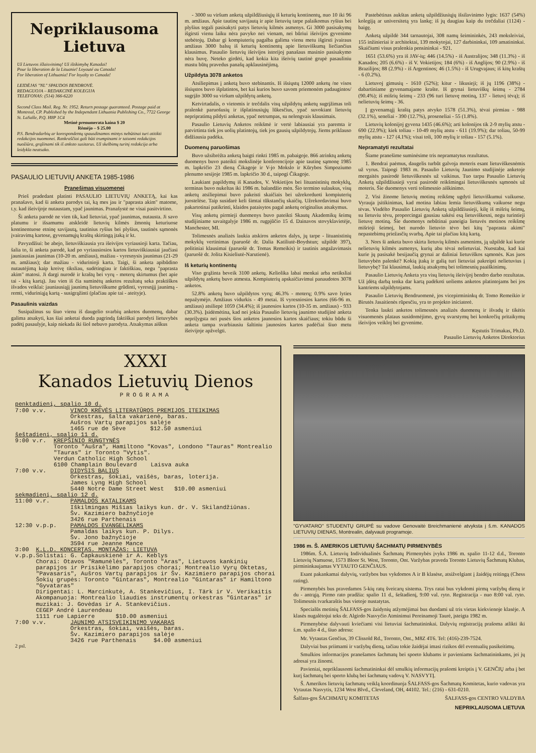Nepriklausoma Lietuva
Už Lietuvos išlaisvinimą! Už ištikimybę Kanadai!
Pour la liberation de la Lituanie! Loyauté au Canada!
For liberation of Lithuania! For loyalty to Canada!
LEIDĖJAS "NL" SPAUDOS BENDROVĖ.
REDAGUOJA – REDAKCINĖ KOLEGIJA
TELEFONAS: (514) 366-6220
Second Class Mail. Reg. Nr. 1952. Return postage guaranteed. Postage paid at Montreal, CP. Published by the Independant Lithuania Publishing Co., 7722 George St. LaSalle, P.Q. H8P 1C4
Metinė prenumerata kaina $ 20
Rėmėjo – $ 25.00
P.S. Bendradarbių ar korespondentų spausdinamos mintys nebūtinai turi atitikti redakcijos nuomonei. Rankraščiai gali būti trumpinami ir taisomi redakcijos nuožiūra, grąžinami tik iš anksto susitarus. Už skelbimų turinį redakcija arba leidykla neatsako.
PASAULIO LIETUVIŲ ANKETA 1985-1986
Pranešimas visuomenei
Prieš pradedant platinti PASAULIO LIETUVIŲ ANKETĄ, kai kas pranašavo, kad ši anketa parodys tai, ką mes jau ir "paprasta akim" matome, t.y. kad išeivijoje nutaustam, ypač jaunimas. Pranašystė ne visai pasitvirtino.
Ši anketa parodė ne vien tik, kad lietuviai, ypač jaunimas, nutausta. Ji savo platumu ir išsamumu atskleidė lietuvių kilmės žmonių keturiuose kontinentuose etninę savijautą, tautinius ryšius bei plyšius, tautinės sąmonės įvairavimą kartose, gyvenamųjų kraštų skirtingą įtaką ir kt.
Pavyzdžiui: be abejo, lietuviškiausia yra išeivijos vyriausioji karta. Tačiau, šalia to, ši anketa parodė, kad po vyriausiosios kartos lietuviškiausiai jaučiasi jauniausias jaunimas (10-20 m. amžiaus), mažiau - vyresnysis jaunimas (21-29 m. amžiaus); dar mažiau - viduriniojі karta. Taigi, ši anketa apibūdino nutautėjimą kaip kreivę tiksliau, sudėtingiau ir faktiškiau, negu "paprasta akim" matosi. Ji dargi nurodė ir kraštų bei vyrų - moterų skirtumus (bet apie tai - kitą kartą). Jau vien iš čia suminėtų anketos rezultatų seka praktiškos išvados veiklai: jauniausiąjį jaunimą lietuviškume grūdinti, vyresnįjį jaunimą - remti, viduriniąją kartą - susigrąžinti (plačiau apie tai - ateityje).
Pasaulinis vaizdas
Susipažinus su šiuo vienu iš daugelio svarbių anketos duomenų, dabar galima atsakyti, kas šiai anketai duoda pagrindą faktiškai parodyti lietuvybės padėtį pasaulyje, kaip niekada iki šiol nebuvo parodyta. Atsakymas aiškus
- 3000 su viršum anketą užpildžiusiųjų iš keturių kontinentų, nuo 10 iki 96 m. amžiaus. Apie tautinę savijautą ir apie lietuvių tarpe palaikomus ryšius bei plyšius tegali pasisakyti patys lietuvių kilmės asmenys. Gi 3000 pasisakymų išgirsti vienu laiku nėra pavyko nei vienam, nei būriui išeivijos gyvenimo stebėtojų. Dabar gi kompiuterių pagalba galima vienu metu išgirsti įvairaus amžiaus 3000 balsų iš keturių kontinentų apie lietuviškumą liečiančius klausimus. Pasaulio lietuvių išeivijos istorijoj panašaus masinio pasisakymo nėra buvę. Neteko girdėti, kad kokia kita išeivių tautinė grupė pasauliniu mastu būtų pravedus panašų apklausinėjimą.
Užpildyta 3078 anketos
Atsiliepimas į anketą buvo stebinantis. Iš išsiųstų 12000 anketų /ne visos išsiųstos buvo išplatintos, bet kai kurios buvo savom priemonėm padaugintos/ sugrįžo 3000 su viršum užpildytų anketų.
Ketvirtadalis, o vietomis ir trečdalis visų užpildytų anketų sugrįžimas toli pralenkė paruošusių ir išplatinusiųjų lūkesčius, ypač suvokiant lietuvių nepripratimą pildyti anketas, ypač netrumpas, su nelengvais klausimais.
Pasaulio Lietuvių Anketos reikšmė ir vertė labiausiai yra paremta ir patvirtinta tiek jos uolių platintojų, tiek jos gausių užpildytojų. Jiems priklauso didžiausia padėka.
Duomenų paruošimas
Buvo užsibrėžta anketą baigti rinkti 1985 m. pabaigoje. 866 atrinktų anketų duomenys buvo pateikti mokslinėje konferencijoje apie tautinę sąmonę 1985 m. lapkričio 23 dieną Čikagoje ir V-jo Mokslo ir Kūrybos Simpoziumo plenumo sesijoje 1985 m. lapkričio 30 d., taipogi Čikagoje.
Laukiant papildymų iš Kanados, V. Vokietijos bei lituanistinių mokyklų, terminas buvo nukeltas iki 1986 m. balandžio mėn. Šio termino sulaukus, visų anketų atsiliepimai buvo pakeisti skaičiais bei užrekorduoti kompiuterių juostelėse. Taip susidarė keli šimtai tūkstančių skaičių. Užrekordavimai buvo pakartotinai patikrinti, klaidos pataisytos pagal anketų originalius atsakymus.
Visų anketų pirmieji duomenys buvo pateikti Skautų Akademikų šeimų studijiniame savaitgalyje 1986 m. rugpjūčio 15 d. Dainavos stovyklavietėje, Manchester, MI.
Tolimesnės analizės laukia atskiros anketos dalys, jų tarpe - lituanistinių mokyklų vertinimas (paruošė dr. Dalia Katiliutė-Boydstun; užpildė 397), politiniai klausimai (paruošė dr. Tomas Remeikis) ir tautinis angažavimasis (paruošė dr. Jolita Kisieliutė-Narutienė).
Iš keturių kontinentų
Viso grąžinta beveik 3100 anketų. Keliolika labai menkai arba netiksliai užpildytų anketų buvo atmesta. Kompiuterių apskaičiavimui panaudotos 3078 anketos.
52.8% anketų buvo užpildytos vyrų; 46.3% - moterų; 0.9% savo lyties nepažymėjo. Amžiaus vidurkis - 49 metai. Iš vyresniosios kartos (66-96 m. amžiaus) atsiliepė 1059 (34.4%); iš jaunosios kartos (10-35 m. amžiaus) - 933 (30.3%). Įsidėmėtina, kad nei jokia Pasaulio lietuvių jaunimo studijinė anketa nepriļygsta nei pusės šios anketos jaunosios kartos skaičiaus; tokiu būdu ši anketa tampa svarbiausiu šaltiniu jaunosios kartos padėčiai šiuo metu išeivijoje apžvelgti.
Pastebėtinas aukštas anketą užpildžiusiųjų išsilavinimo lygis: 1637 (54%) kolegiją ar universitetą yra lankę; iš jų daugiau kaip du trečdaliai (1124) - baigę.
Anketą užpildė 344 tarnautojai, 308 namų šeimininkės, 243 moksleiviai, 155 inžinieriai ir architektai, 139 mokytojai, 127 darbininkai, 109 amatininkai. Skaičiumi visus pralenkia pensininkai - 921.
1651 (53.6%) yra iš JAV-ių; 446 (14.5%) - iš Australijos; 348 (11.3%) - iš Kanados; 205 (6.6%) - iš V. Vokietijos; 184 (6%) - iš Anglijos; 90 (2.9%) - iš Brazilijos; 88 (2.9%) - iš Argentinos; 46 (1.5%) - iš Urugvajaus; iš kitų kraštų - 6 (0.2%).
Lietuvoj gimusių - 1610 (52%); kitur - likusieji; iš jų 1196 (38%) - dabartiniame gyvenamajame krašte. Iš grynai lietuviškų šeimų - 2784 (90.4%); iš mišrių šeimų - 233 (96 turi lietuvę motiną, 137 - lietuvį tėvą); iš nelietuvių šeimų - 36.
Į gyvenamąjį kraštą patys atvyko 1578 (51.3%), tėvai pirmiau - 988 (32.1%), seneliai - 390 (12.7%), proseneliai - 55 (1.8%).
Lietuvių kolonijoj gyvena 1435 (46.6%); arti kolonijos tik 2-9 mylių atstu - 690 (22.9%); kiek toliau - 10-49 mylių atstu - 611 (19.9%); dar toliau, 50-99 mylių atstu - 127 (4.1%); visai toli, 100 mylių ir toliau - 157 (5.1%).
Nepramatyti rezultatai
Šiame pranešime suminėsime tris nepramatytus rezultatus.
1. Bendrai paėmus, daugelis turbūt galvoja moteris esant lietuviškesnėmis už vyrus. Taipogi 1983 m. Pasaulio Lietuvių Jaunimo studijinėje anketoje mergaitės pasirodė lietuviškesnės už vaikinus. Tuo tarpu Pasaulio Lietuvių Anketą užpildžiusieji vyrai pasirodė reikšmingai lietuviškesnės sąmonės už moteris. Šie duomenys verti tolimesnio aiškinimo.
2. Visi žinome lietuvių motinų reikšmę ugdyti lietuviškumui vaikuose. Vyrauja įsitikinimas, kad motina labiau lemia lietuviškumą vaikuose negu tėvas. Visdėlto Pasaulio Lietuvių Anketą užpildžiusieji, kilę iš mišrių šeimų, su lietuviu tėvu, proporcingai gausiau sakėsi esą lietuviškesni, negu turintieji lietuvę motiną. Šie duomenys nebūtinai paneigia lietuvės motinos reikšmę mišriojі šeimoj, bet nurodo lietuvio tėvo bei kitų "paprasta akimi" nepastebimų priežasčių svarbą. Apie tai plačiau kitą kartą.
3. Nors ši anketa buvo skirta lietuvių kilmės asmenims, ją užpildė kai kurie nelietuvių kilmės asmenys, kurių abu tėvai nelietuviai. Nuostabu, kad kai kurie jų pasisakė besijaučią grynai ar daliniai lietuviškos sąmonės. Kas juos lietuvybėn palenkė? Kokią įtaką ir galią turi lietuviai pakreipti nelietuvius į lietuvybę? Tai klausimai, laukią atsakymų bei tolimesnių paaiškinimų.
Pasaulio Lietuvių Anketa yra visų lietuvių išeivijoj bendro darbo rezultatas. Už įdėtą darbą tenka dar kartą padėkoti uoliems anketos platintojams bei jos kantriems užpildytojams.
Pasaulio Lietuvių Bendruomenė, jos vicepirmininkų dr. Tomo Remeikio ir Birutės Jasaitienės rūpesčiu, yra to projekto iniciatorė.
Tenka laukti anketos tolimesnės analizės duomenų ir išvadų ir tikėtis visuomenės plataus susidomėjimo, gyvų svarstymų bei konkrečių pritaikymų išeivijos veikloj bei gyvenime.
Kęstutis Trimakas, Ph.D.
Pasaulio Lietuvių Anketos Direktorius
XXXI
Kanados Lietuvių Dienos
PROGRAMA
penktadienį, spalio 10 d.
7:00 v.v. VINCO KRĖVĖS LITERATŪROS PREMIJOS ĮTEIKIMAS
Orkestras, šalta vakarienė, baras.
Aušros Vartų parapijos salėje
1465 rue de Sève $12.50 asmeniui
šeštadienį, spalio 11 d.
9:00 v.r. KREPŠINIO RUNGTYNĖS
Toronto "Aušra", Hamiltono "Kovas", Londono "Tauras" Montrealio "Tauras" ir Toronto "Vytis".
Verdun Catholic High School
6100 Champlain Boulevard Laisva auka
7:00 v.v. DIDYSIS BALIUS
Orkestras, šokiai, vaišės, baras, loterija.
James Lyng High School
5440 Notre Dame Street West $10.00 asmeniui
sekmadienį, spalio 12 d.
11:00 v.r. PAMALDOS KATALIKAMS
Iškilmingas Mišias laikys kun. dr. V. Skilandžiūnas.
Šv. Kazimiero bažnyčioje
3426 rue Parthenais
12:30 v.p.p. PAMALDOS EVANGELIKAMS
Pamaldas laikys kun. P. Dilys.
Šv. Jono bažnyčioje
3594 rue Jeanne Mance
3:00 v.p.p. K.L.D. KONCERTAS. MONTAŽAS: LIETUVA
Solistai: G. Čapkauskienė ir A. Keblys
Chorai: Otavos "Ramunėlės", Toronto "Aras", Lietuvos kankinių parapijos ir Prisikėlimo parapijos chorai; Montrealio Vyrų Oktetas, "Pavasaris", Aušros Vartų parapijos ir Šv. Kazimiero parapijos chorai
Šokių grupės: Toronto "Gintaras", Montrealio "Gintaras" ir Hamiltono "Gyvataras"
Dirigentai: L. Marcinkutė, A. Stankevičius, I. Tärk ir V. Verikaitis
Akompanuoja: Montrealio liaudies instrumentų orkestras "Gintaras" ir muzikai: J. Govėdas ir A. Stankevičius.
CEGEP André Laurendeau
1111 rue Lapierre $10.00 asmeniui
7:00 v.v. JAUNIMO ATSISVEIKINIMO VAKARAS
Orkestras, šokiai, vaišės, baras.
Šv. Kazimiero parapijos salėje
3426 rue Parthenais $4.00 asmeniui
2 psl.
"GYVATARO" STUDENTŲ GRUPĖ su vadove Genovaitė Breichmanienė atvyksta į š.m. KANADOS LIETUVIŲ DIENAS, Montrealin, dalyvauti programoje.
1986 m. Š. AMERIKOS LIETUVIŲ ŠACHMATŲ PIRMENYBĖS
1986m. Š.A. Lietuvių Individualinės Šachmatų Pirmenybės įvyks 1986 m. spalio 11-12 d.d., Toronto Lietuvių Namuose, 1573 Bloor St. West, Toronto, Ont. Varžybas praveda Toronto Lietuvių Šachmatų Klubas, pirmininkaujamas VYTAUTO GENČIAUS.
Esant pakankamai dalyvių, varžybos bus vykdomos A ir B klasėse, atsižvelgiant į žaidėjų reitingą (Chess rating).
Pirmenybės bus pravedamos 5-kių ratų šveicarų sistema. Trys ratai bus vykdomi pirmą varžybų dieną ir du - antrąją. Pirmo rato pradžia: spalio 11 d., šeštadienį, 9:00 val. ryto. Registracija - nuo 8:00 val. ryto. Tolimesnis tvarkaraštis bus vietoje nustatytas.
Specialūs metinių ŠALFASS-gos žaidynių atžymėjimai bus duodami už tris vietas kiekvienoje klasėje. A klasės nugalėtojui teks dr. Algirdo Nasvyčio Atminimui Pereinamoji Taurė, įsteigta 1982 m.
Pirmenybėse dalyvauti kviečiami visi lietuviai šachmatininkai. Dalyvių registraciją prašoma atlikti iki š.m. spalio 4 d., šiuo adresu:
Mr. Vytautas Genčius, 39 Clissold Rd., Toronto, Ont., M8Z 4T6. Tel: (416)-239-7524.
Dalyviai bus priimami ir varžybų dieną, tačiau tokie žaidėjai imasi rizikos dėl eventualių pasikeitimų.
Smulkios informacijos pranešamos šachmatų bei spoeto klubams ir pavieniams šachmatininkams, jei jų adresai yra žinomi.
Pavieniai, nepriklausomi šachmatininkai dėl smulkių informacijų prašomi kreiptis į V. GENČIŲ arba į bet kurį šachmatų bei sporto klubą bei šachmatų vadovą V. NASVYTĮ.
Š. Amerikos lietuvių šachmatų veiklą koordinuoja ŠALFASS-gos Šachmatų Komitetas, kurio vadovas yra Vytautas Nasvytis, 1234 West Blvd., Cleveland, OH, 44102. Tel.: (216) - 631-0210.
Šalfass-gos ŠACHMATŲ KOMITETAS ŠALFASS-gos CENTRO VALDYBA
NEPRIKLAUSOMA LIETUVA